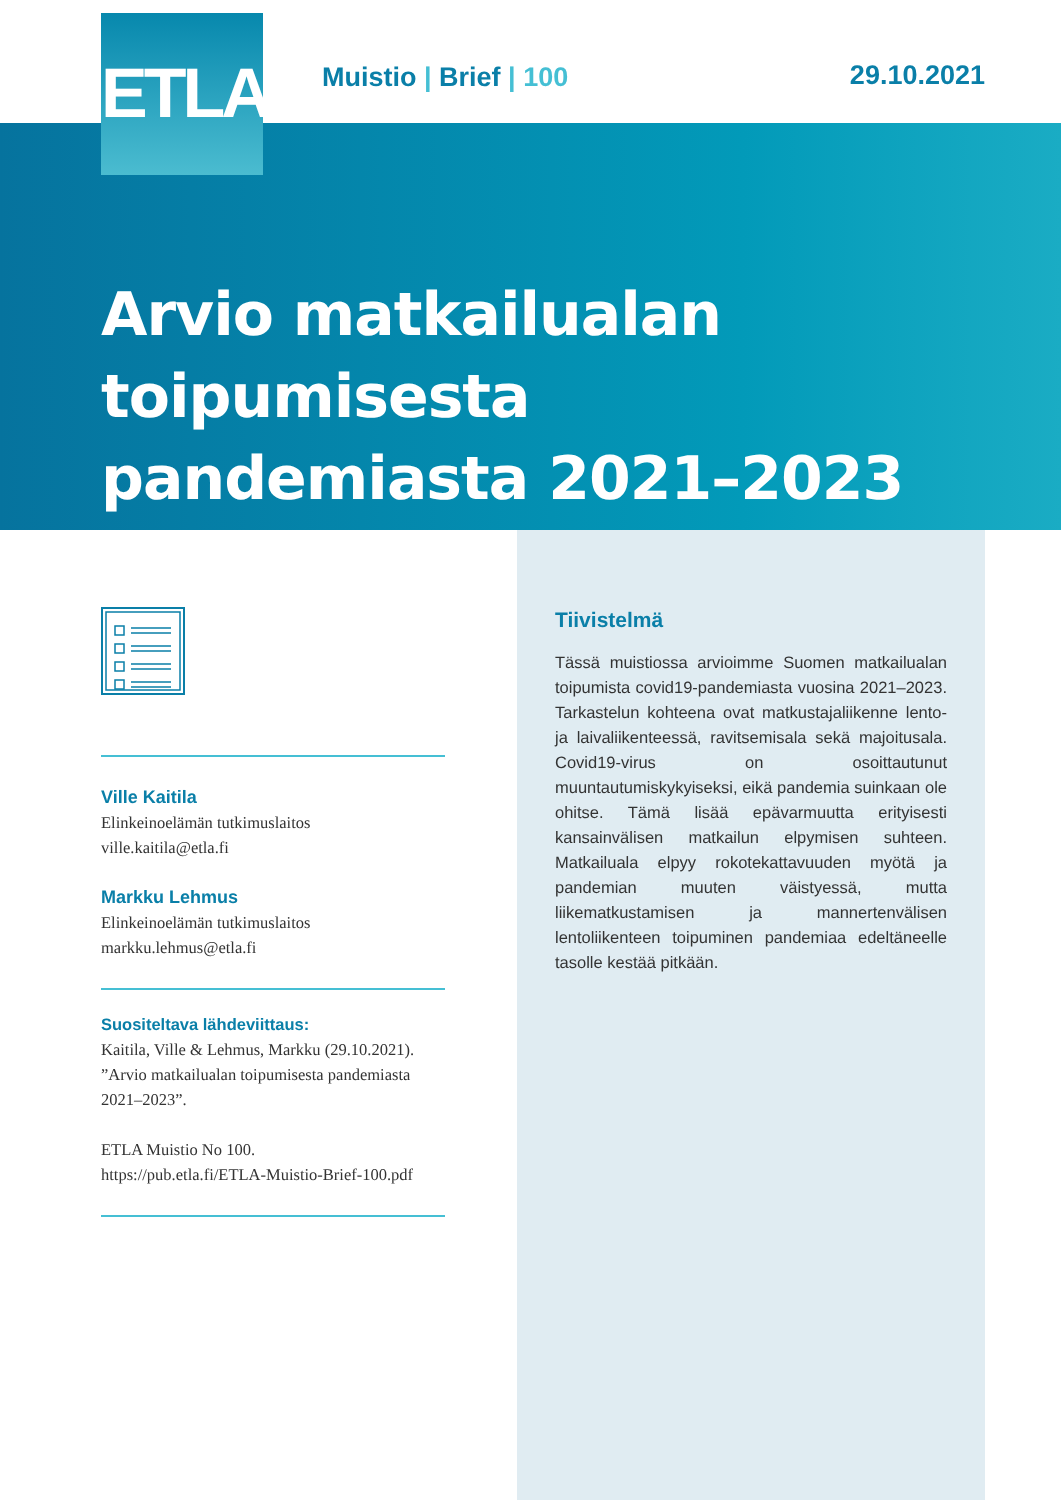ETLA
Muistio | Brief | 100 29.10.2021
Arvio matkailualan toipumisesta
pandemiasta 2021–2023
Tiivistelmä
Tässä muistiossa arvioimme Suomen matkailualan toipumista covid19-pandemiasta vuosina 2021–2023. Tarkastelun kohteena ovat matkustajaliikenne lento- ja laivaliikenteessä, ravitsemisala sekä majoitusala. Covid19-virus on osoittautunut muuntautumiskykyiseksi, eikä pandemia suinkaan ole ohitse. Tämä lisää epävarmuutta erityisesti kansainvälisen matkailun elpymisen suhteen. Matkailuala elpyy rokotekattavuuden myötä ja pandemian muuten väistyessä, mutta liikematkustamisen ja mannertenvälisen lentoliikenteen toipuminen pandemiaa edeltäneelle tasolle kestää pitkään.
Ville Kaitila
Elinkeinoelämän tutkimuslaitos
ville.kaitila@etla.fi
Markku Lehmus
Elinkeinoelämän tutkimuslaitos
markku.lehmus@etla.fi
Suositeltava lähdeviittaus:
Kaitila, Ville & Lehmus, Markku (29.10.2021). ”Arvio matkailualan toipumisesta pandemiasta 2021–2023”.
ETLA Muistio No 100.
https://pub.etla.fi/ETLA-Muistio-Brief-100.pdf